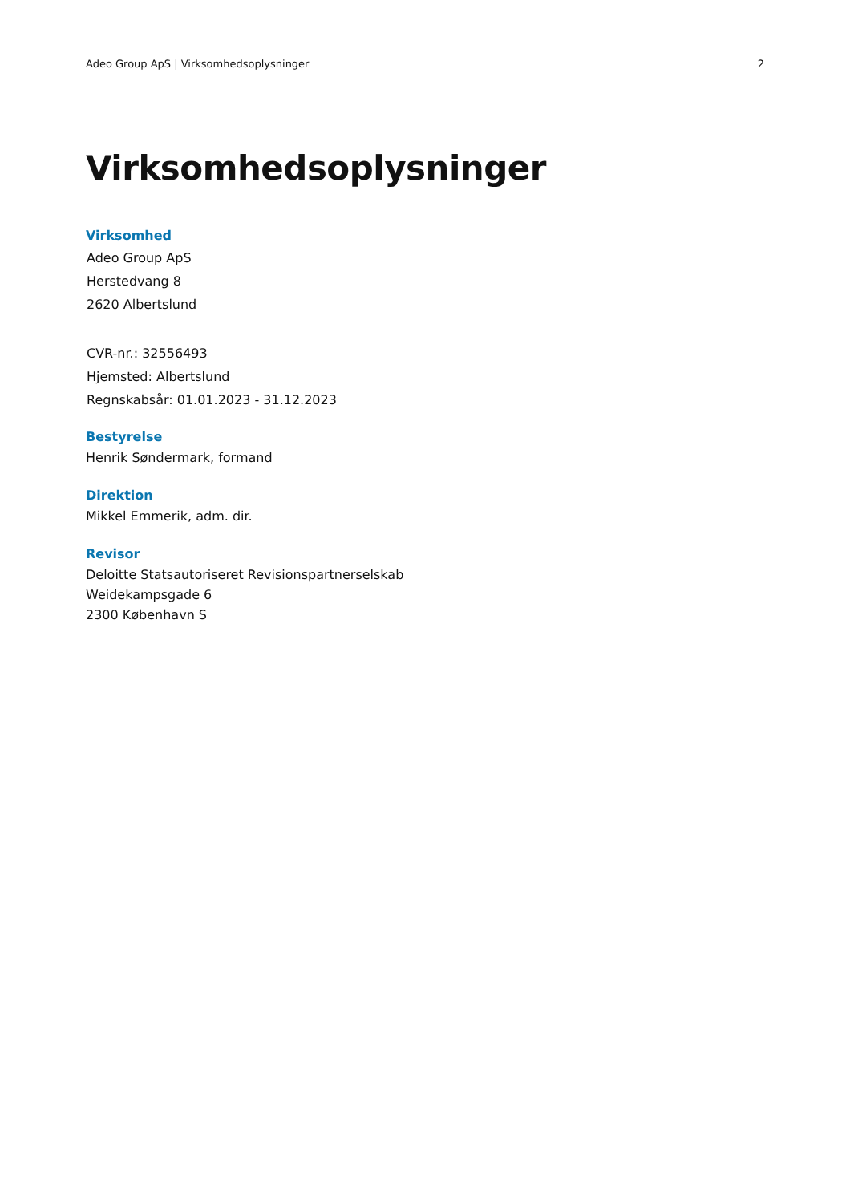Adeo Group ApS | Virksomhedsoplysninger 2
Virksomhedsoplysninger
Virksomhed
Adeo Group ApS
Herstedvang 8
2620 Albertslund
CVR-nr.: 32556493
Hjemsted: Albertslund
Regnskabsår: 01.01.2023 - 31.12.2023
Bestyrelse
Henrik Søndermark, formand
Direktion
Mikkel Emmerik, adm. dir.
Revisor
Deloitte Statsautoriseret Revisionspartnerselskab
Weidekampsgade 6
2300 København S